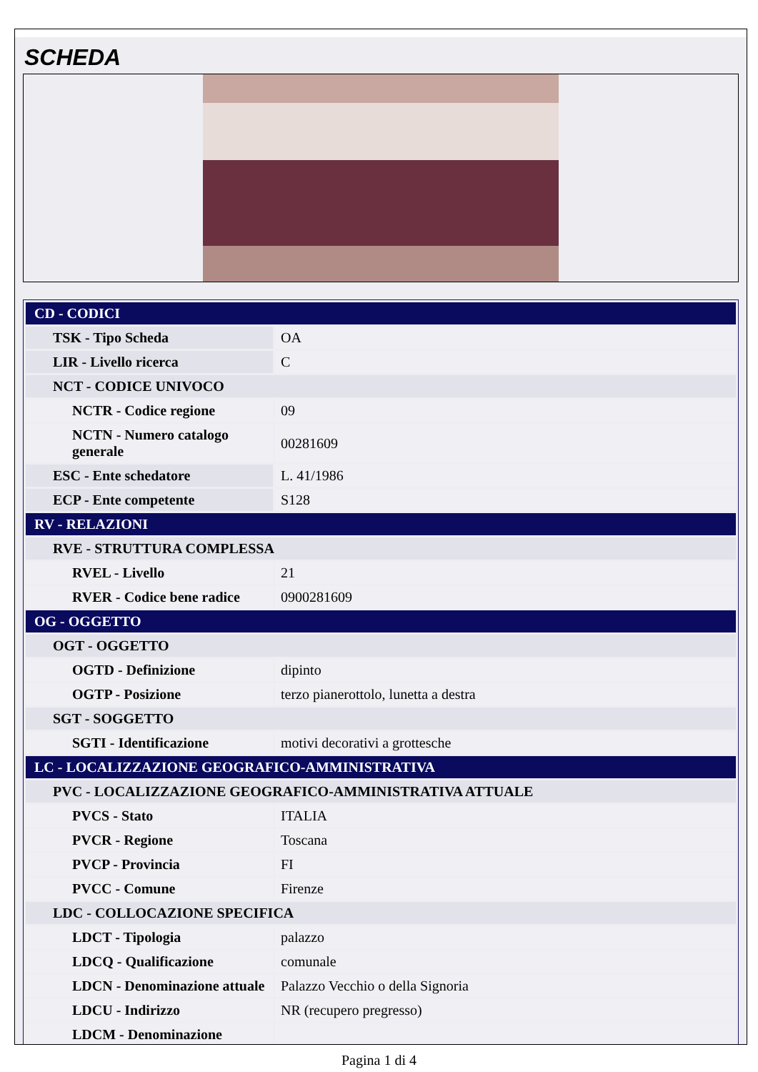SCHEDA
| CD - CODICI | |
| TSK - Tipo Scheda | OA |
| LIR - Livello ricerca | C |
| NCT - CODICE UNIVOCO | |
| NCTR - Codice regione | 09 |
| NCTN - Numero catalogo generale | 00281609 |
| ESC - Ente schedatore | L. 41/1986 |
| ECP - Ente competente | S128 |
| RV - RELAZIONI | |
| RVE - STRUTTURA COMPLESSA | |
| RVEL - Livello | 21 |
| RVER - Codice bene radice | 0900281609 |
| OG - OGGETTO | |
| OGT - OGGETTO | |
| OGTD - Definizione | dipinto |
| OGTP - Posizione | terzo pianerottolo, lunetta a destra |
| SGT - SOGGETTO | |
| SGTI - Identificazione | motivi decorativi a grottesche |
| LC - LOCALIZZAZIONE GEOGRAFICO-AMMINISTRATIVA | |
| PVC - LOCALIZZAZIONE GEOGRAFICO-AMMINISTRATIVA ATTUALE | |
| PVCS - Stato | ITALIA |
| PVCR - Regione | Toscana |
| PVCP - Provincia | FI |
| PVCC - Comune | Firenze |
| LDC - COLLOCAZIONE SPECIFICA | |
| LDCT - Tipologia | palazzo |
| LDCQ - Qualificazione | comunale |
| LDCN - Denominazione attuale | Palazzo Vecchio o della Signoria |
| LDCU - Indirizzo | NR (recupero pregresso) |
| LDCM - Denominazione | |
Pagina 1 di 4